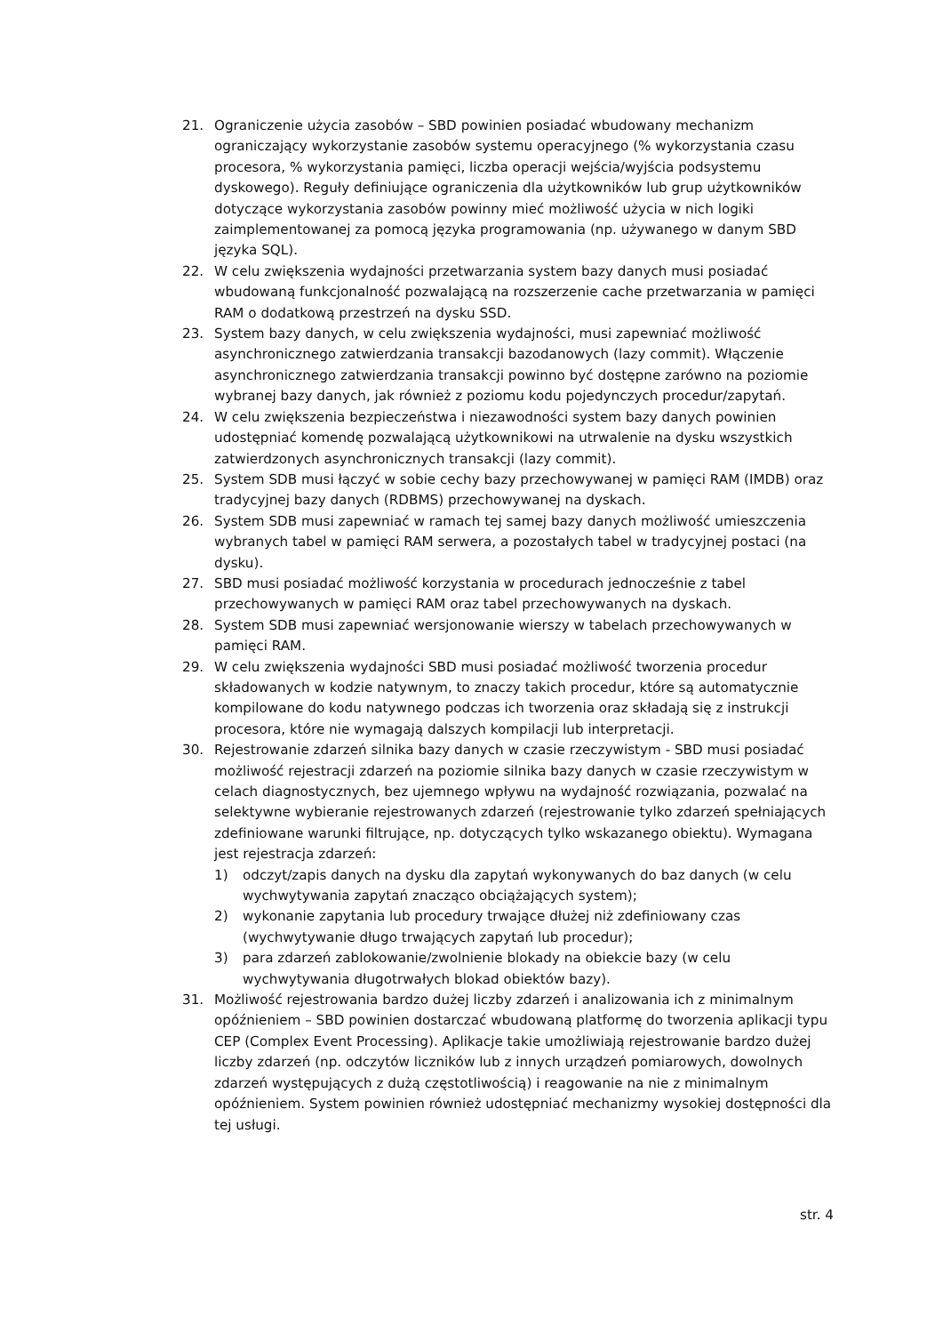21. Ograniczenie użycia zasobów – SBD powinien posiadać wbudowany mechanizm ograniczający wykorzystanie zasobów systemu operacyjnego (% wykorzystania czasu procesora, % wykorzystania pamięci, liczba operacji wejścia/wyjścia podsystemu dyskowego). Reguły definiujące ograniczenia dla użytkowników lub grup użytkowników dotyczące wykorzystania zasobów powinny mieć możliwość użycia w nich logiki zaimplementowanej za pomocą języka programowania (np. używanego w danym SBD języka SQL).
22. W celu zwiększenia wydajności przetwarzania system bazy danych musi posiadać wbudowaną funkcjonalność pozwalającą na rozszerzenie cache przetwarzania w pamięci RAM o dodatkową przestrzeń na dysku SSD.
23. System bazy danych, w celu zwiększenia wydajności, musi zapewniać możliwość asynchronicznego zatwierdzania transakcji bazodanowych (lazy commit). Włączenie asynchronicznego zatwierdzania transakcji powinno być dostępne zarówno na poziomie wybranej bazy danych, jak również z poziomu kodu pojedynczych procedur/zapytań.
24. W celu zwiększenia bezpieczeństwa i niezawodności system bazy danych powinien udostępniać komendę pozwalającą użytkownikowi na utrwalenie na dysku wszystkich zatwierdzonych asynchronicznych transakcji (lazy commit).
25. System SDB musi łączyć w sobie cechy bazy przechowywanej w pamięci RAM (IMDB) oraz tradycyjnej bazy danych (RDBMS) przechowywanej na dyskach.
26. System SDB musi zapewniać w ramach tej samej bazy danych możliwość umieszczenia wybranych tabel w pamięci RAM serwera, a pozostałych tabel w tradycyjnej postaci (na dysku).
27. SBD musi posiadać możliwość korzystania w procedurach jednocześnie z tabel przechowywanych w pamięci RAM oraz tabel przechowywanych na dyskach.
28. System SDB musi zapewniać wersjonowanie wierszy w tabelach przechowywanych w pamięci RAM.
29. W celu zwiększenia wydajności SBD musi posiadać możliwość tworzenia procedur składowanych w kodzie natywnym, to znaczy takich procedur, które są automatycznie kompilowane do kodu natywnego podczas ich tworzenia oraz składają się z instrukcji procesora, które nie wymagają dalszych kompilacji lub interpretacji.
30. Rejestrowanie zdarzeń silnika bazy danych w czasie rzeczywistym - SBD musi posiadać możliwość rejestracji zdarzeń na poziomie silnika bazy danych w czasie rzeczywistym w celach diagnostycznych, bez ujemnego wpływu na wydajność rozwiązania, pozwalać na selektywne wybieranie rejestrowanych zdarzeń (rejestrowanie tylko zdarzeń spełniających zdefiniowane warunki filtrujące, np. dotyczących tylko wskazanego obiektu). Wymagana jest rejestracja zdarzeń:
1) odczyt/zapis danych na dysku dla zapytań wykonywanych do baz danych (w celu wychwytywania zapytań znacząco obciążających system);
2) wykonanie zapytania lub procedury trwające dłużej niż zdefiniowany czas (wychwytywanie długo trwających zapytań lub procedur);
3) para zdarzeń zablokowanie/zwolnienie blokady na obiekcie bazy (w celu wychwytywania długotrwałych blokad obiektów bazy).
31. Możliwość rejestrowania bardzo dużej liczby zdarzeń i analizowania ich z minimalnym opóźnieniem – SBD powinien dostarczać wbudowaną platformę do tworzenia aplikacji typu CEP (Complex Event Processing). Aplikacje takie umożliwiają rejestrowanie bardzo dużej liczby zdarzeń (np. odczytów liczników lub z innych urządzeń pomiarowych, dowolnych zdarzeń występujących z dużą częstotliwością) i reagowanie na nie z minimalnym opóźnieniem. System powinien również udostępniać mechanizmy wysokiej dostępności dla tej usługi.
str. 4